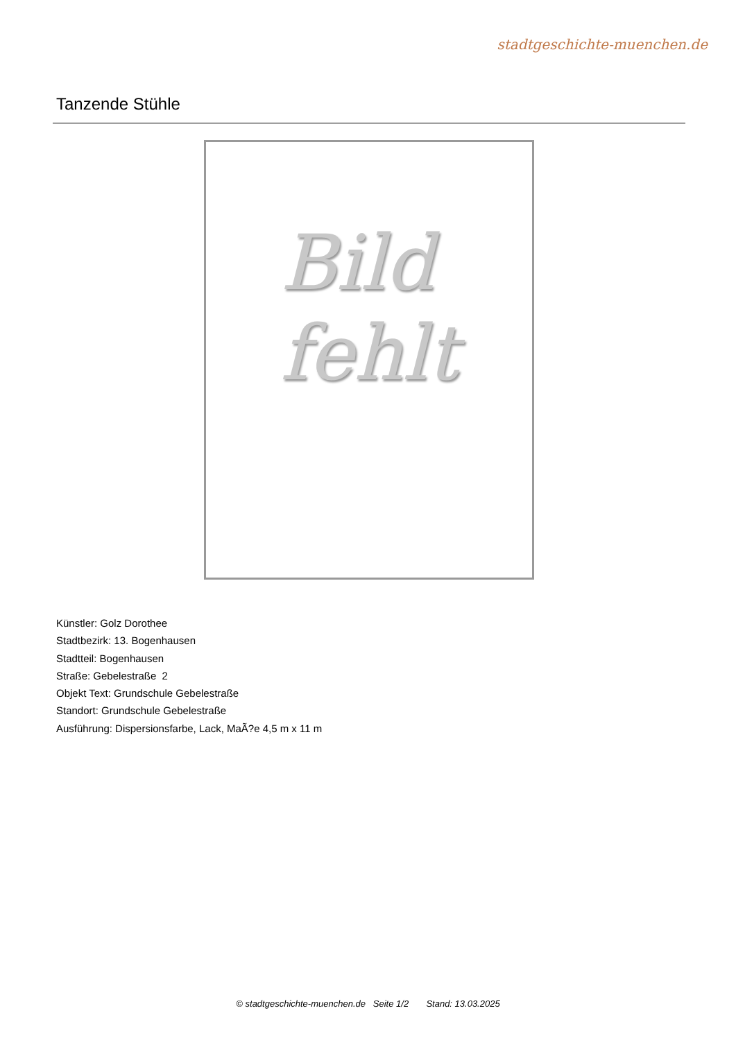stadtgeschichte-muenchen.de
Tanzende Stühle
Bild
fehlt
Künstler: Golz Dorothee
Stadtbezirk: 13. Bogenhausen
Stadtteil: Bogenhausen
Straße: Gebelestraße 2
Objekt Text: Grundschule Gebelestraße
Standort: Grundschule Gebelestraße
Ausführung: Dispersionsfarbe, Lack, MaÃ?e 4,5 m x 11 m
© stadtgeschichte-muenchen.de Seite 1/2 Stand: 13.03.2025